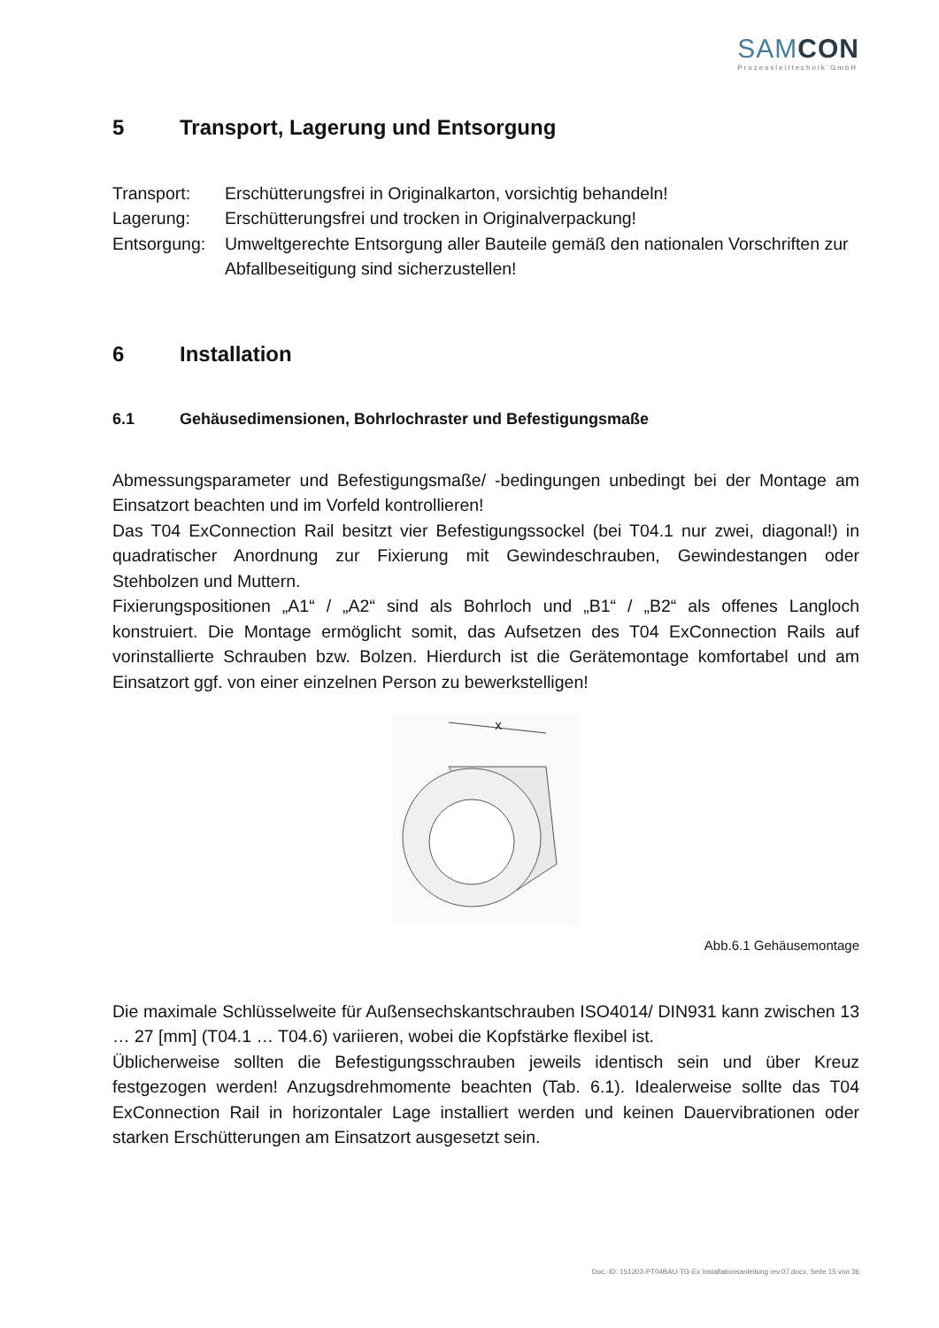SAMCON
Prozessleittechnik GmbH
5 Transport, Lagerung und Entsorgung
Transport:
Erschütterungsfrei in Originalkarton, vorsichtig behandeln!
Lagerung:
Erschütterungsfrei und trocken in Originalverpackung!
Entsorgung:
Umweltgerechte Entsorgung aller Bauteile gemäß den nationalen Vorschriften zur Abfallbeseitigung sind sicherzustellen!
6 Installation
6.1 Gehäusedimensionen, Bohrlochraster und Befestigungsmaße
Abmessungsparameter und Befestigungsmaße/ -bedingungen unbedingt bei der Montage am Einsatzort beachten und im Vorfeld kontrollieren!
Das T04 ExConnection Rail besitzt vier Befestigungssockel (bei T04.1 nur zwei, diagonal!) in quadratischer Anordnung zur Fixierung mit Gewindeschrauben, Gewindestangen oder Stehbolzen und Muttern.
Fixierungspositionen „A1“ / „A2“ sind als Bohrloch und „B1“ / „B2“ als offenes Langloch konstruiert. Die Montage ermöglicht somit, das Aufsetzen des T04 ExConnection Rails auf vorinstallierte Schrauben bzw. Bolzen. Hierdurch ist die Gerätemontage komfortabel und am Einsatzort ggf. von einer einzelnen Person zu bewerkstelligen!
X
Abb.6.1 Gehäusemontage
Die maximale Schlüsselweite für Außensechskantschrauben ISO4014/ DIN931 kann zwischen 13 … 27 [mm] (T04.1 … T04.6) variieren, wobei die Kopfstärke flexibel ist.
Üblicherweise sollten die Befestigungsschrauben jeweils identisch sein und über Kreuz festgezogen werden! Anzugsdrehmomente beachten (Tab. 6.1). Idealerweise sollte das T04 ExConnection Rail in horizontaler Lage installiert werden und keinen Dauervibrationen oder starken Erschütterungen am Einsatzort ausgesetzt sein.
Doc.-ID: 151203-PT04BAU-TG-Ex Installationsanleitung rev.07.docx, Seite 15 von 36